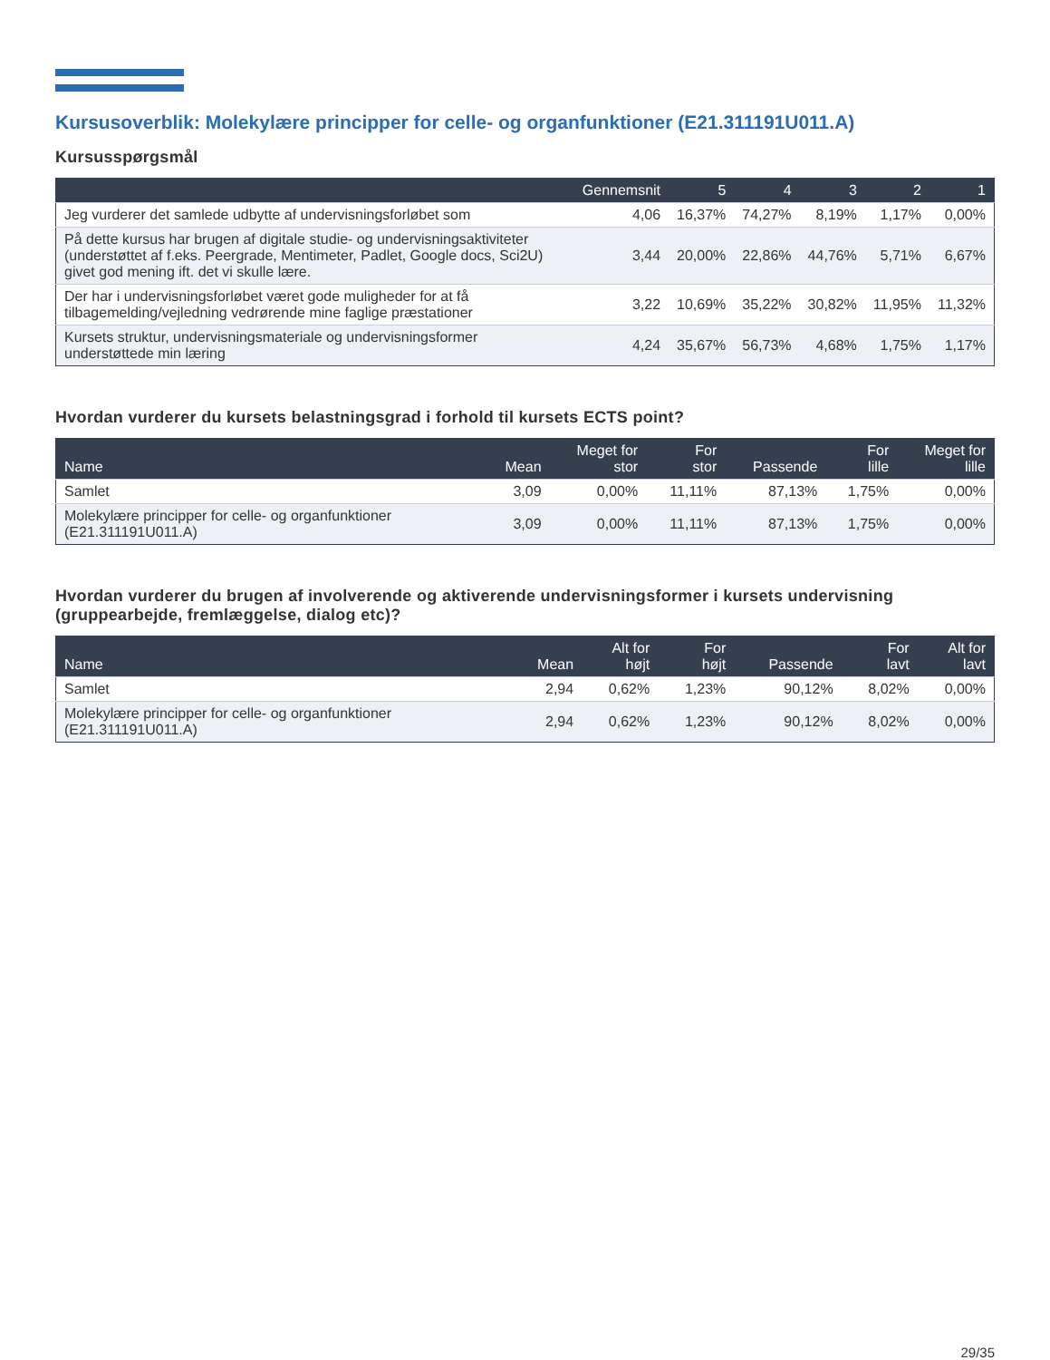Kursusoverblik: Molekylære principper for celle- og organfunktioner (E21.311191U011.A)
Kursusspørgsmål
| | Gennemsnit | 5 | 4 | 3 | 2 | 1 |
| --- | --- | --- | --- | --- | --- | --- |
| Jeg vurderer det samlede udbytte af undervisningsforløbet som | 4,06 | 16,37% | 74,27% | 8,19% | 1,17% | 0,00% |
| På dette kursus har brugen af digitale studie- og undervisningsaktiviteter (understøttet af f.eks. Peergrade, Mentimeter, Padlet, Google docs, Sci2U) givet god mening ift. det vi skulle lære. | 3,44 | 20,00% | 22,86% | 44,76% | 5,71% | 6,67% |
| Der har i undervisningsforløbet været gode muligheder for at få tilbagemelding/vejledning vedrørende mine faglige præstationer | 3,22 | 10,69% | 35,22% | 30,82% | 11,95% | 11,32% |
| Kursets struktur, undervisningsmateriale og undervisningsformer understøttede min læring | 4,24 | 35,67% | 56,73% | 4,68% | 1,75% | 1,17% |
Hvordan vurderer du kursets belastningsgrad i forhold til kursets ECTS point?
| Name | Mean | Meget for stor | For stor | Passende | For lille | Meget for lille |
| --- | --- | --- | --- | --- | --- | --- |
| Samlet | 3,09 | 0,00% | 11,11% | 87,13% | 1,75% | 0,00% |
| Molekylære principper for celle- og organfunktioner (E21.311191U011.A) | 3,09 | 0,00% | 11,11% | 87,13% | 1,75% | 0,00% |
Hvordan vurderer du brugen af involverende og aktiverende undervisningsformer i kursets undervisning (gruppearbejde, fremlæggelse, dialog etc)?
| Name | Mean | Alt for højt | For højt | Passende | For lavt | Alt for lavt |
| --- | --- | --- | --- | --- | --- | --- |
| Samlet | 2,94 | 0,62% | 1,23% | 90,12% | 8,02% | 0,00% |
| Molekylære principper for celle- og organfunktioner (E21.311191U011.A) | 2,94 | 0,62% | 1,23% | 90,12% | 8,02% | 0,00% |
29/35